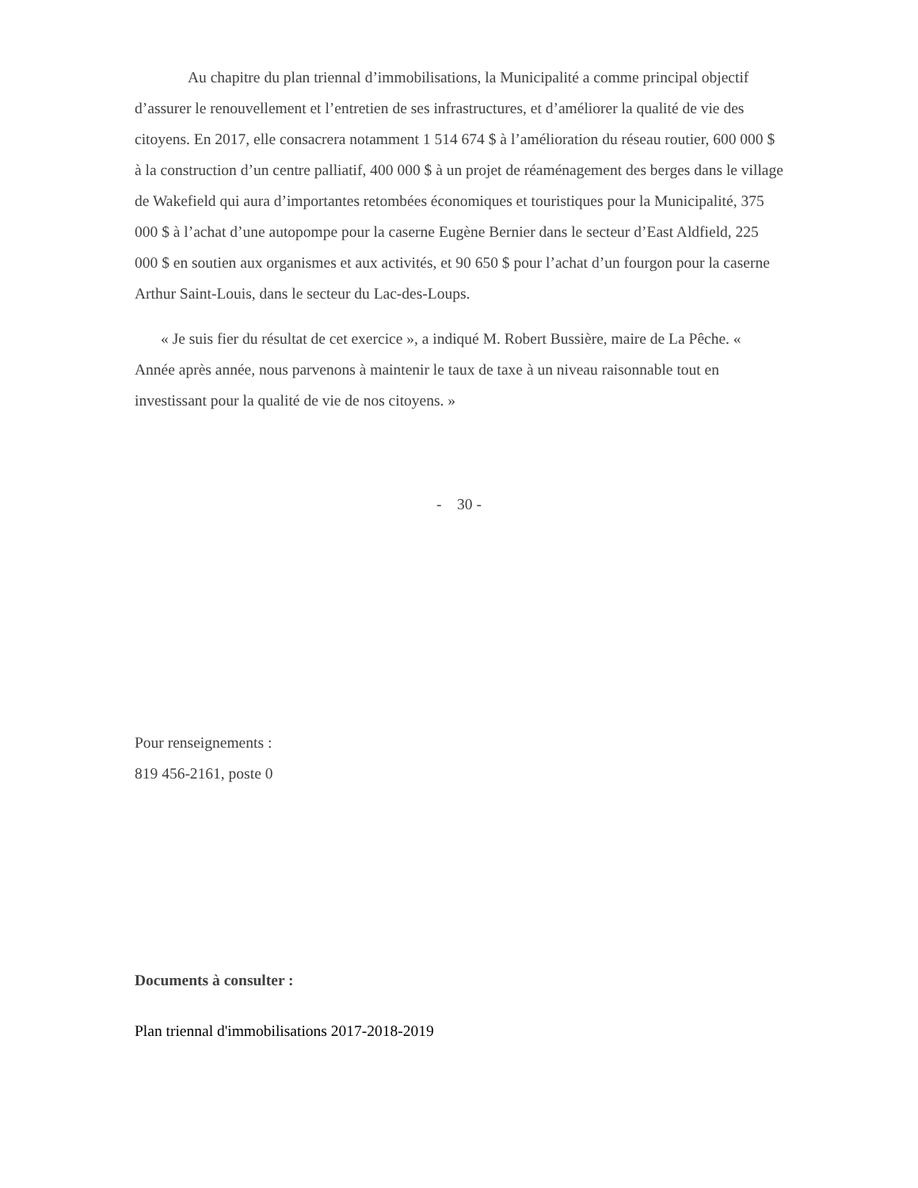Au chapitre du plan triennal d’immobilisations, la Municipalité a comme principal objectif d’assurer le renouvellement et l’entretien de ses infrastructures, et d’améliorer la qualité de vie des citoyens. En 2017, elle consacrera notamment 1 514 674 $ à l’amélioration du réseau routier, 600 000 $ à la construction d’un centre palliatif, 400 000 $ à un projet de réaménagement des berges dans le village de Wakefield qui aura d’importantes retombées économiques et touristiques pour la Municipalité, 375 000 $ à l’achat d’une autopompe pour la caserne Eugène Bernier dans le secteur d’East Aldfield, 225 000 $ en soutien aux organismes et aux activités, et 90 650 $ pour l’achat d’un fourgon pour la caserne Arthur Saint-Louis, dans le secteur du Lac-des-Loups.
« Je suis fier du résultat de cet exercice », a indiqué M. Robert Bussière, maire de La Pêche. « Année après année, nous parvenons à maintenir le taux de taxe à un niveau raisonnable tout en investissant pour la qualité de vie de nos citoyens. »
- 30 -
Pour renseignements :
819 456-2161, poste 0
Documents à consulter :
Plan triennal d'immobilisations 2017-2018-2019